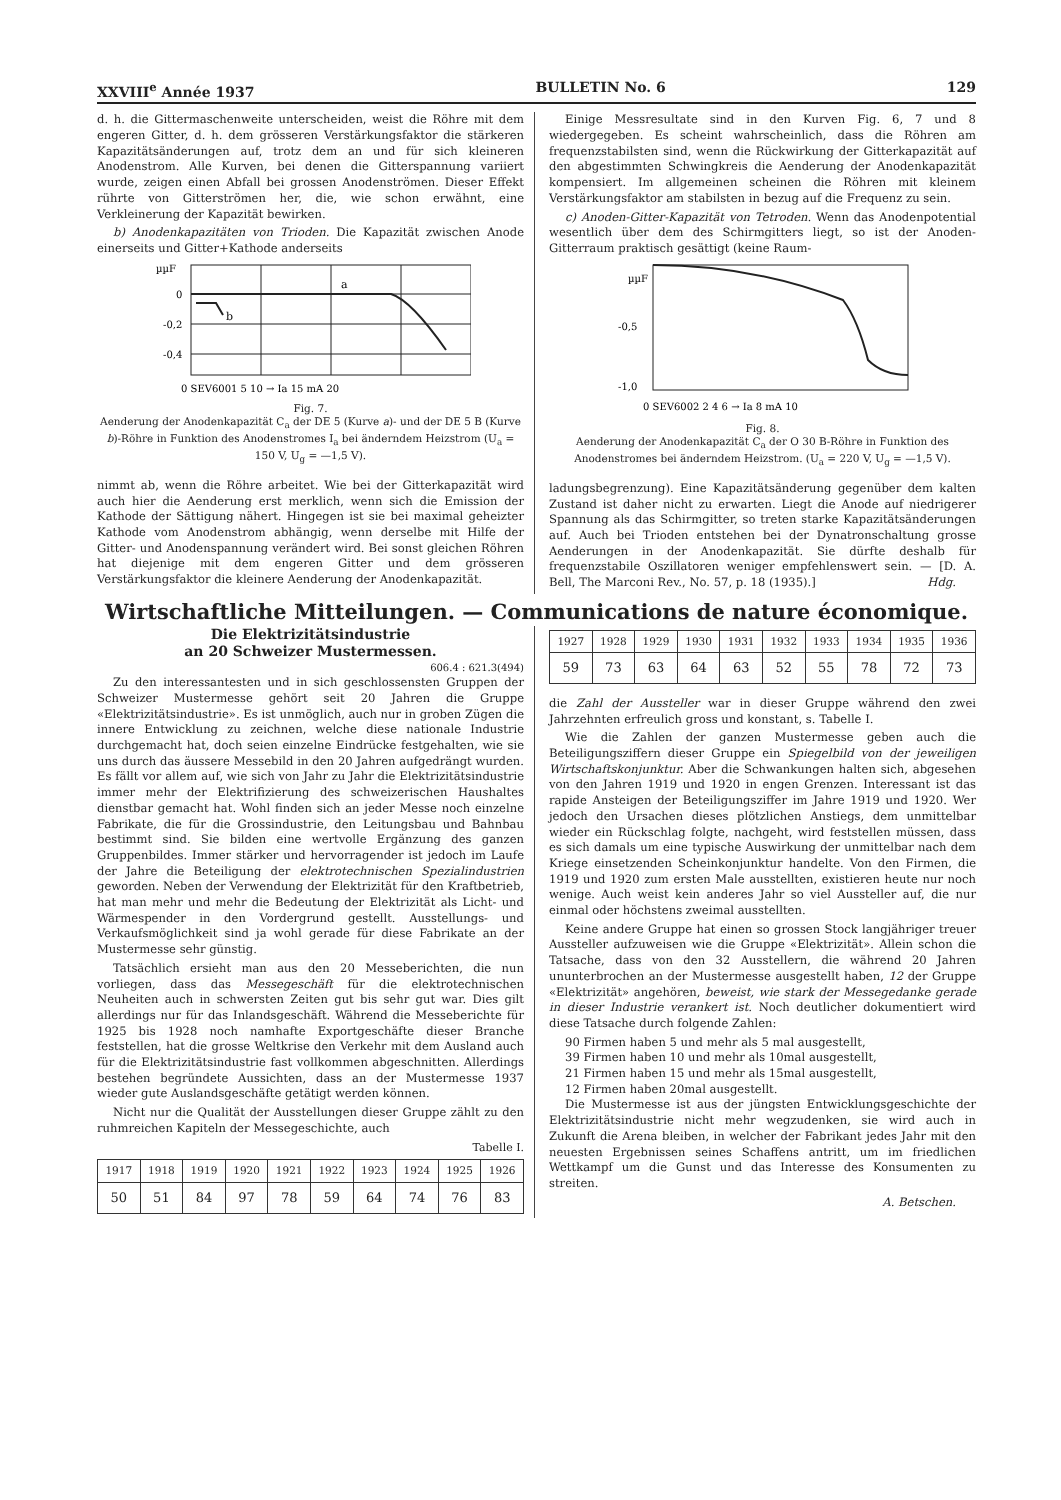XXVIII<sup>e</sup> Année 1937 BULLETIN No. 6 129
d. h. die Gittermaschenweite unterscheiden, weist die Röhre mit dem engeren Gitter, d. h. dem grösseren Verstärkungsfaktor die stärkeren Kapazitätsänderungen auf, trotz dem an und für sich kleineren Anodenstrom. Alle Kurven, bei denen die Gitterspannung variiert wurde, zeigen einen Abfall bei grossen Anodenströmen. Dieser Effekt rührte von Gitterströmen her, die, wie schon erwähnt, eine Verkleinerung der Kapazität bewirken.
b) Anodenkapazitäten von Trioden. Die Kapazität zwischen Anode einerseits und Gitter+Kathode anderseits
µµF
0
-0,2
-0,4
a
b
0 SEV6001 5 10 → Ia 15 mA 20
Fig. 7.
Aenderung der Anodenkapazität C<sub>a</sub> der DE 5 (Kurve a)- und der DE 5 B (Kurve b)-Röhre in Funktion des Anodenstromes I<sub>a</sub> bei änderndem Heizstrom (U<sub>a</sub> = 150 V, U<sub>g</sub> = —1,5 V).
nimmt ab, wenn die Röhre arbeitet. Wie bei der Gitterkapazität wird auch hier die Aenderung erst merklich, wenn sich die Emission der Kathode der Sättigung nähert. Hingegen ist sie bei maximal geheizter Kathode vom Anodenstrom abhängig, wenn derselbe mit Hilfe der Gitter- und Anodenspannung verändert wird. Bei sonst gleichen Röhren hat diejenige mit dem engeren Gitter und dem grösseren Verstärkungsfaktor die kleinere Aenderung der Anodenkapazität.
Einige Messresultate sind in den Kurven Fig. 6, 7 und 8 wiedergegeben. Es scheint wahrscheinlich, dass die Röhren am frequenzstabilsten sind, wenn die Rückwirkung der Gitterkapazität auf den abgestimmten Schwingkreis die Aenderung der Anodenkapazität kompensiert. Im allgemeinen scheinen die Röhren mit kleinem Verstärkungsfaktor am stabilsten in bezug auf die Frequenz zu sein.
c) Anoden-Gitter-Kapazität von Tetroden. Wenn das Anodenpotential wesentlich über dem des Schirmgitters liegt, so ist der Anoden-Gitterraum praktisch gesättigt (keine Raum-
µµF
-0,5
-1,0
0 SEV6002 2 4 6 → Ia 8 mA 10
Fig. 8.
Aenderung der Anodenkapazität C<sub>a</sub> der O 30 B-Röhre in Funktion des Anodenstromes bei änderndem Heizstrom. (U<sub>a</sub> = 220 V, U<sub>g</sub> = —1,5 V).
ladungsbegrenzung). Eine Kapazitätsänderung gegenüber dem kalten Zustand ist daher nicht zu erwarten. Liegt die Anode auf niedrigerer Spannung als das Schirmgitter, so treten starke Kapazitätsänderungen auf. Auch bei Trioden entstehen bei der Dynatronschaltung grosse Aenderungen in der Anodenkapazität. Sie dürfte deshalb für frequenzstabile Oszillatoren weniger empfehlenswert sein. — [D. A. Bell, The Marconi Rev., No. 57, p. 18 (1935).] Hdg.
Wirtschaftliche Mitteilungen. — Communications de nature économique.
Die Elektrizitätsindustrie
an 20 Schweizer Mustermessen.
606.4 : 621.3(494)
Zu den interessantesten und in sich geschlossensten Gruppen der Schweizer Mustermesse gehört seit 20 Jahren die Gruppe «Elektrizitätsindustrie». Es ist unmöglich, auch nur in groben Zügen die innere Entwicklung zu zeichnen, welche diese nationale Industrie durchgemacht hat, doch seien einzelne Eindrücke festgehalten, wie sie uns durch das äussere Messebild in den 20 Jahren aufgedrängt wurden. Es fällt vor allem auf, wie sich von Jahr zu Jahr die Elektrizitätsindustrie immer mehr der Elektrifizierung des schweizerischen Haushaltes dienstbar gemacht hat. Wohl finden sich an jeder Messe noch einzelne Fabrikate, die für die Grossindustrie, den Leitungsbau und Bahnbau bestimmt sind. Sie bilden eine wertvolle Ergänzung des ganzen Gruppenbildes. Immer stärker und hervorragender ist jedoch im Laufe der Jahre die Beteiligung der elektrotechnischen Spezialindustrien geworden. Neben der Verwendung der Elektrizität für den Kraftbetrieb, hat man mehr und mehr die Bedeutung der Elektrizität als Licht- und Wärmespender in den Vordergrund gestellt. Ausstellungs- und Verkaufsmöglichkeit sind ja wohl gerade für diese Fabrikate an der Mustermesse sehr günstig.
Tatsächlich ersieht man aus den 20 Messeberichten, die nun vorliegen, dass das Messegeschäft für die elektrotechnischen Neuheiten auch in schwersten Zeiten gut bis sehr gut war. Dies gilt allerdings nur für das Inlandsgeschäft. Während die Messeberichte für 1925 bis 1928 noch namhafte Exportgeschäfte dieser Branche feststellen, hat die grosse Weltkrise den Verkehr mit dem Ausland auch für die Elektrizitätsindustrie fast vollkommen abgeschnitten. Allerdings bestehen begründete Aussichten, dass an der Mustermesse 1937 wieder gute Auslandsgeschäfte getätigt werden können.
Nicht nur die Qualität der Ausstellungen dieser Gruppe zählt zu den ruhmreichen Kapiteln der Messegeschichte, auch
Tabelle I.
| 1917 | 1918 | 1919 | 1920 | 1921 | 1922 | 1923 | 1924 | 1925 | 1926 |
| 50 | 51 | 84 | 97 | 78 | 59 | 64 | 74 | 76 | 83 |
| 1927 | 1928 | 1929 | 1930 | 1931 | 1932 | 1933 | 1934 | 1935 | 1936 |
| 59 | 73 | 63 | 64 | 63 | 52 | 55 | 78 | 72 | 73 |
die Zahl der Aussteller war in dieser Gruppe während den zwei Jahrzehnten erfreulich gross und konstant, s. Tabelle I.
Wie die Zahlen der ganzen Mustermesse geben auch die Beteiligungsziffern dieser Gruppe ein Spiegelbild von der jeweiligen Wirtschaftskonjunktur. Aber die Schwankungen halten sich, abgesehen von den Jahren 1919 und 1920 in engen Grenzen. Interessant ist das rapide Ansteigen der Beteiligungsziffer im Jahre 1919 und 1920. Wer jedoch den Ursachen dieses plötzlichen Anstiegs, dem unmittelbar wieder ein Rückschlag folgte, nachgeht, wird feststellen müssen, dass es sich damals um eine typische Auswirkung der unmittelbar nach dem Kriege einsetzenden Scheinkonjunktur handelte. Von den Firmen, die 1919 und 1920 zum ersten Male ausstellten, existieren heute nur noch wenige. Auch weist kein anderes Jahr so viel Aussteller auf, die nur einmal oder höchstens zweimal ausstellten.
Keine andere Gruppe hat einen so grossen Stock langjähriger treuer Aussteller aufzuweisen wie die Gruppe «Elektrizität». Allein schon die Tatsache, dass von den 32 Ausstellern, die während 20 Jahren ununterbrochen an der Mustermesse ausgestellt haben, 12 der Gruppe «Elektrizität» angehören, beweist, wie stark der Messegedanke gerade in dieser Industrie verankert ist. Noch deutlicher dokumentiert wird diese Tatsache durch folgende Zahlen:
90 Firmen haben 5 und mehr als 5 mal ausgestellt,
39 Firmen haben 10 und mehr als 10mal ausgestellt,
21 Firmen haben 15 und mehr als 15mal ausgestellt,
12 Firmen haben 20mal ausgestellt.
Die Mustermesse ist aus der jüngsten Entwicklungsgeschichte der Elektrizitätsindustrie nicht mehr wegzudenken, sie wird auch in Zukunft die Arena bleiben, in welcher der Fabrikant jedes Jahr mit den neuesten Ergebnissen seines Schaffens antritt, um im friedlichen Wettkampf um die Gunst und das Interesse des Konsumenten zu streiten.
A. Betschen.